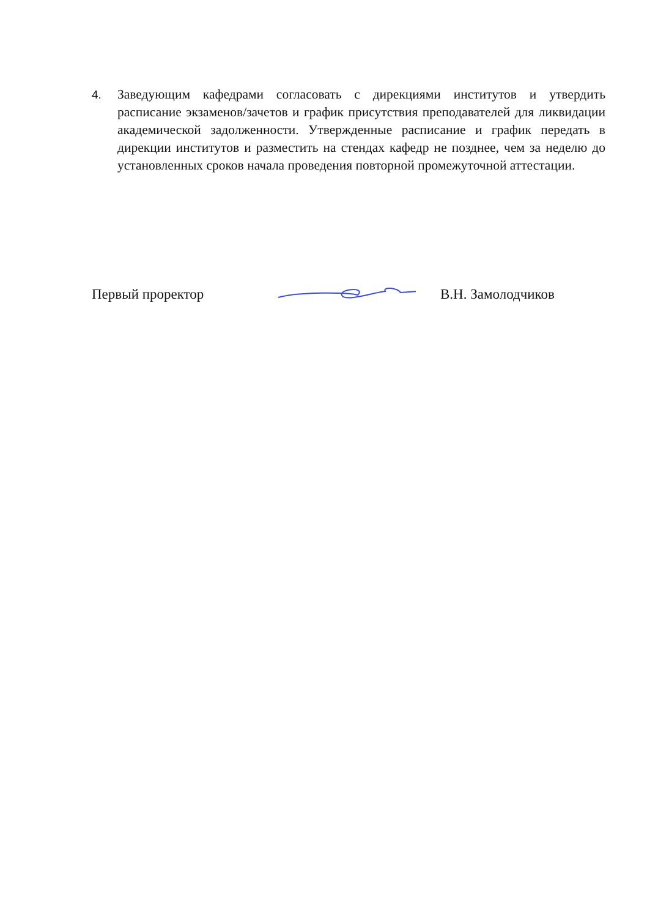4. Заведующим кафедрами согласовать с дирекциями институтов и утвердить расписание экзаменов/зачетов и график присутствия преподавателей для ликвидации академической задолженности. Утвержденные расписание и график передать в дирекции институтов и разместить на стендах кафедр не позднее, чем за неделю до установленных сроков начала проведения повторной промежуточной аттестации.
Первый проректор В.Н. Замолодчиков